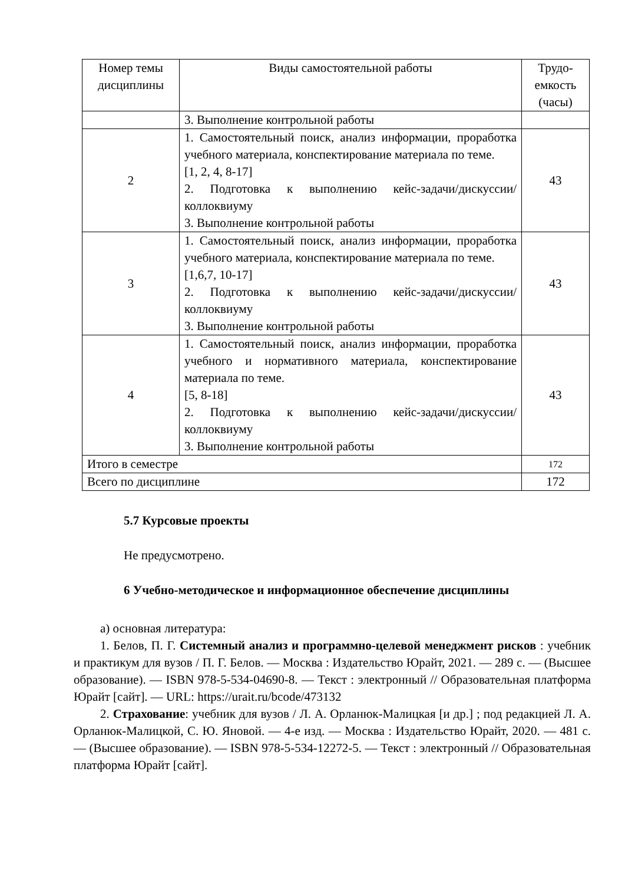| Номер темы дисциплины | Виды самостоятельной работы | Трудо-емкость (часы) |
| --- | --- | --- |
| | 3. Выполнение контрольной работы | |
| 2 | 1. Самостоятельный поиск, анализ информации, проработка учебного материала, конспектирование материала по теме. [1, 2, 4, 8-17] 2. Подготовка к выполнению кейс-задачи/дискуссии/коллоквиуму 3. Выполнение контрольной работы | 43 |
| 3 | 1. Самостоятельный поиск, анализ информации, проработка учебного материала, конспектирование материала по теме. [1,6,7, 10-17] 2. Подготовка к выполнению кейс-задачи/дискуссии/коллоквиуму 3. Выполнение контрольной работы | 43 |
| 4 | 1. Самостоятельный поиск, анализ информации, проработка учебного и нормативного материала, конспектирование материала по теме. [5, 8-18] 2. Подготовка к выполнению кейс-задачи/дискуссии/коллоквиуму 3. Выполнение контрольной работы | 43 |
| Итого в семестре | | 172 |
| Всего по дисциплине | | 172 |
5.7 Курсовые проекты
Не предусмотрено.
6 Учебно-методическое и информационное обеспечение дисциплины
а) основная литература:
1. Белов, П. Г. Системный анализ и программно-целевой менеджмент рисков : учебник и практикум для вузов / П. Г. Белов. — Москва : Издательство Юрайт, 2021. — 289 с. — (Высшее образование). — ISBN 978-5-534-04690-8. — Текст : электронный // Образовательная платформа Юрайт [сайт]. — URL: https://urait.ru/bcode/473132
2. Страхование: учебник для вузов / Л. А. Орланюк-Малицкая [и др.] ; под редакцией Л. А. Орланюк-Малицкой, С. Ю. Яновой. — 4-е изд. — Москва : Издательство Юрайт, 2020. — 481 с. — (Высшее образование). — ISBN 978-5-534-12272-5. — Текст : электронный // Образовательная платформа Юрайт [сайт].